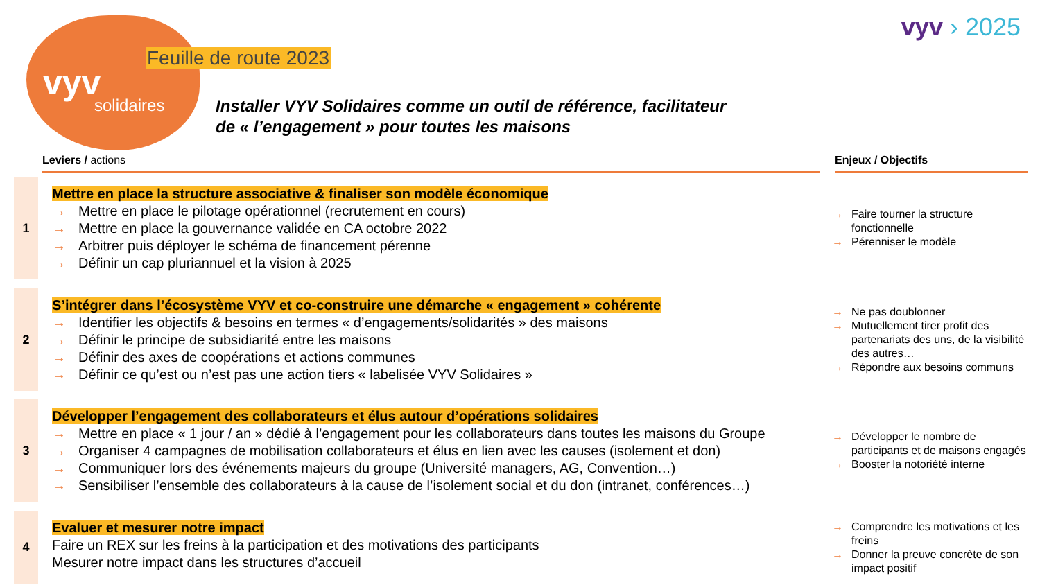vyv
solidaires
Feuille de route 2023
vyv › 2025
Installer VYV Solidaires comme un outil de référence, facilitateur
de « l’engagement » pour toutes les maisons
Leviers / actions Enjeux / Objectifs
1
Mettre en place la structure associative & finaliser son modèle économique
→ Mettre en place le pilotage opérationnel (recrutement en cours)
→ Mettre en place la gouvernance validée en CA octobre 2022
→ Arbitrer puis déployer le schéma de financement pérenne
→ Définir un cap pluriannuel et la vision à 2025
→ Faire tourner la structure fonctionnelle
→ Pérenniser le modèle
2
S’intégrer dans l’écosystème VYV et co-construire une démarche « engagement » cohérente
→ Identifier les objectifs & besoins en termes « d’engagements/solidarités » des maisons
→ Définir le principe de subsidiarité entre les maisons
→ Définir des axes de coopérations et actions communes
→ Définir ce qu’est ou n’est pas une action tiers « labelisée VYV Solidaires »
→ Ne pas doublonner
→ Mutuellement tirer profit des partenariats des uns, de la visibilité des autres…
→ Répondre aux besoins communs
3
Développer l’engagement des collaborateurs et élus autour d’opérations solidaires
→ Mettre en place « 1 jour / an » dédié à l’engagement pour les collaborateurs dans toutes les maisons du Groupe
→ Organiser 4 campagnes de mobilisation collaborateurs et élus en lien avec les causes (isolement et don)
→ Communiquer lors des événements majeurs du groupe (Université managers, AG, Convention…)
→ Sensibiliser l’ensemble des collaborateurs à la cause de l’isolement social et du don (intranet, conférences…)
→ Développer le nombre de participants et de maisons engagés
→ Booster la notoriété interne
4
Evaluer et mesurer notre impact
Faire un REX sur les freins à la participation et des motivations des participants
Mesurer notre impact dans les structures d’accueil
→ Comprendre les motivations et les freins
→ Donner la preuve concrète de son impact positif